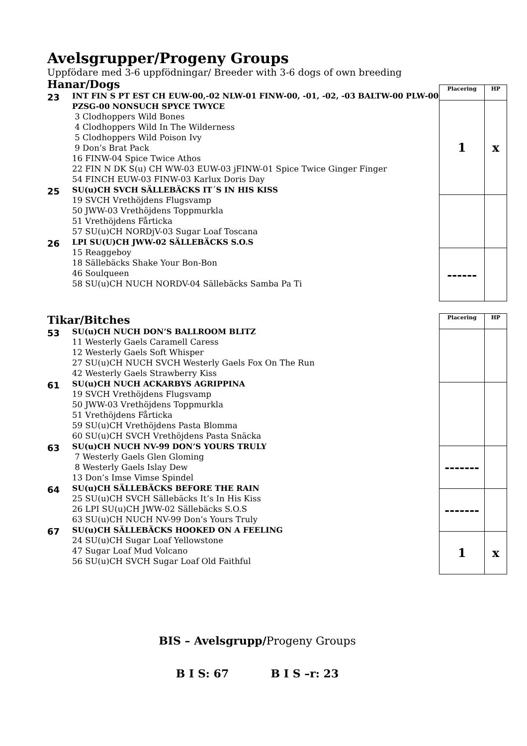Avelsgrupper/Progeny Groups
Uppfödare med 3-6 uppfödningar/ Breeder with 3-6 dogs of own breeding
Hanar/Dogs
23
INT FIN S PT EST CH EUW-00,-02 NLW-01 FINW-00, -01, -02, -03 BALTW-00 PLW-00 PZSG-00 NONSUCH SPYCE TWYCE
3 Clodhoppers Wild Bones
4 Clodhoppers Wild In The Wilderness
5 Clodhoppers Wild Poison Ivy
9 Don’s Brat Pack
16 FINW-04 Spice Twice Athos
22 FIN N DK S(u) CH WW-03 EUW-03 jFINW-01 Spice Twice Ginger Finger
54 FINCH EUW-03 FINW-03 Karlux Doris Day
25
SU(u)CH SVCH SÄLLEBÄCKS IT´S IN HIS KISS
19 SVCH Vrethöjdens Flugsvamp
50 JWW-03 Vrethöjdens Toppmurkla
51 Vrethöjdens Fårticka
57 SU(u)CH NORDjV-03 Sugar Loaf Toscana
26
LPI SU(U)CH JWW-02 SÄLLEBÄCKS S.O.S
15 Reaggeboy
18 Sällebäcks Shake Your Bon-Bon
46 Soulqueen
58 SU(u)CH NUCH NORDV-04 Sällebäcks Samba Pa Ti
| Placering | HP |
| --- | --- |
| 1 | x |
| ------ | |
Tikar/Bitches
53
SU(u)CH NUCH DON’S BALLROOM BLITZ
11 Westerly Gaels Caramell Caress
12 Westerly Gaels Soft Whisper
27 SU(u)CH NUCH SVCH Westerly Gaels Fox On The Run
42 Westerly Gaels Strawberry Kiss
61
SU(u)CH NUCH ACKARBYS AGRIPPINA
19 SVCH Vrethöjdens Flugsvamp
50 JWW-03 Vrethöjdens Toppmurkla
51 Vrethöjdens Fårticka
59 SU(u)CH Vrethöjdens Pasta Blomma
60 SU(u)CH SVCH Vrethöjdens Pasta Snäcka
63
SU(u)CH NUCH NV-99 DON’S YOURS TRULY
7 Westerly Gaels Glen Gloming
8 Westerly Gaels Islay Dew
13 Don’s Imse Vimse Spindel
64
SU(u)CH SÄLLEBÄCKS BEFORE THE RAIN
25 SU(u)CH SVCH Sällebäcks It’s In His Kiss
26 LPI SU(u)CH JWW-02 Sällebäcks S.O.S
63 SU(u)CH NUCH NV-99 Don’s Yours Truly
67
SU(u)CH SÄLLEBÄCKS HOOKED ON A FEELING
24 SU(u)CH Sugar Loaf Yellowstone
47 Sugar Loaf Mud Volcano
56 SU(u)CH SVCH Sugar Loaf Old Faithful
| Placering | HP |
| --- | --- |
| ------- | |
| ------- | |
| 1 | x |
BIS – Avelsgrupp/Progeny Groups
B I S: 67 B I S –r: 23